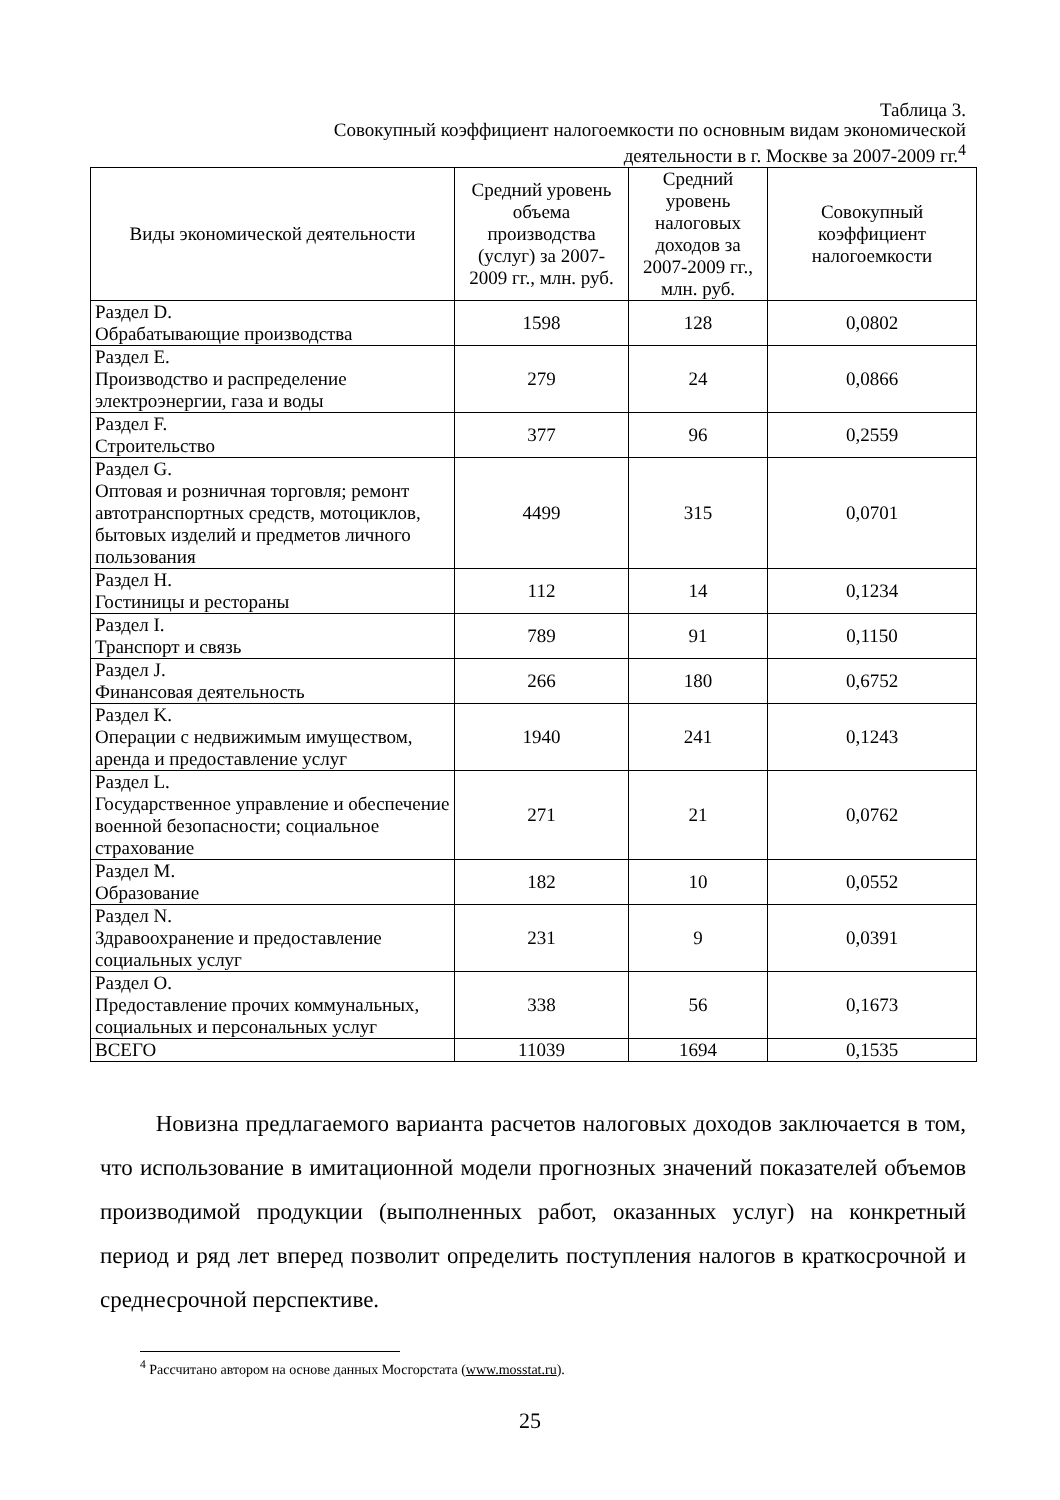Таблица 3.
Совокупный коэффициент налогоемкости по основным видам экономической
деятельности в г. Москве за 2007-2009 гг.<sup>4</sup>
| Виды экономической деятельности | Средний уровень объема производства (услуг) за 2007-2009 гг., млн. руб. | Средний уровень налоговых доходов за 2007-2009 гг., млн. руб. | Совокупный коэффициент налогоемкости |
| --- | --- | --- | --- |
| Раздел D. Обрабатывающие производства | 1598 | 128 | 0,0802 |
| Раздел E. Производство и распределение электроэнергии, газа и воды | 279 | 24 | 0,0866 |
| Раздел F. Строительство | 377 | 96 | 0,2559 |
| Раздел G. Оптовая и розничная торговля; ремонт автотранспортных средств, мотоциклов, бытовых изделий и предметов личного пользования | 4499 | 315 | 0,0701 |
| Раздел H. Гостиницы и рестораны | 112 | 14 | 0,1234 |
| Раздел I. Транспорт и связь | 789 | 91 | 0,1150 |
| Раздел J. Финансовая деятельность | 266 | 180 | 0,6752 |
| Раздел K. Операции с недвижимым имуществом, аренда и предоставление услуг | 1940 | 241 | 0,1243 |
| Раздел L. Государственное управление и обеспечение военной безопасности; социальное страхование | 271 | 21 | 0,0762 |
| Раздел M. Образование | 182 | 10 | 0,0552 |
| Раздел N. Здравоохранение и предоставление социальных услуг | 231 | 9 | 0,0391 |
| Раздел O. Предоставление прочих коммунальных, социальных и персональных услуг | 338 | 56 | 0,1673 |
| ВСЕГО | 11039 | 1694 | 0,1535 |
Новизна предлагаемого варианта расчетов налоговых доходов заключается в том, что использование в имитационной модели прогнозных значений показателей объемов производимой продукции (выполненных работ, оказанных услуг) на конкретный период и ряд лет вперед позволит определить поступления налогов в краткосрочной и среднесрочной перспективе.
<sup>4</sup> Рассчитано автором на основе данных Мосгорстата (www.mosstat.ru).
25